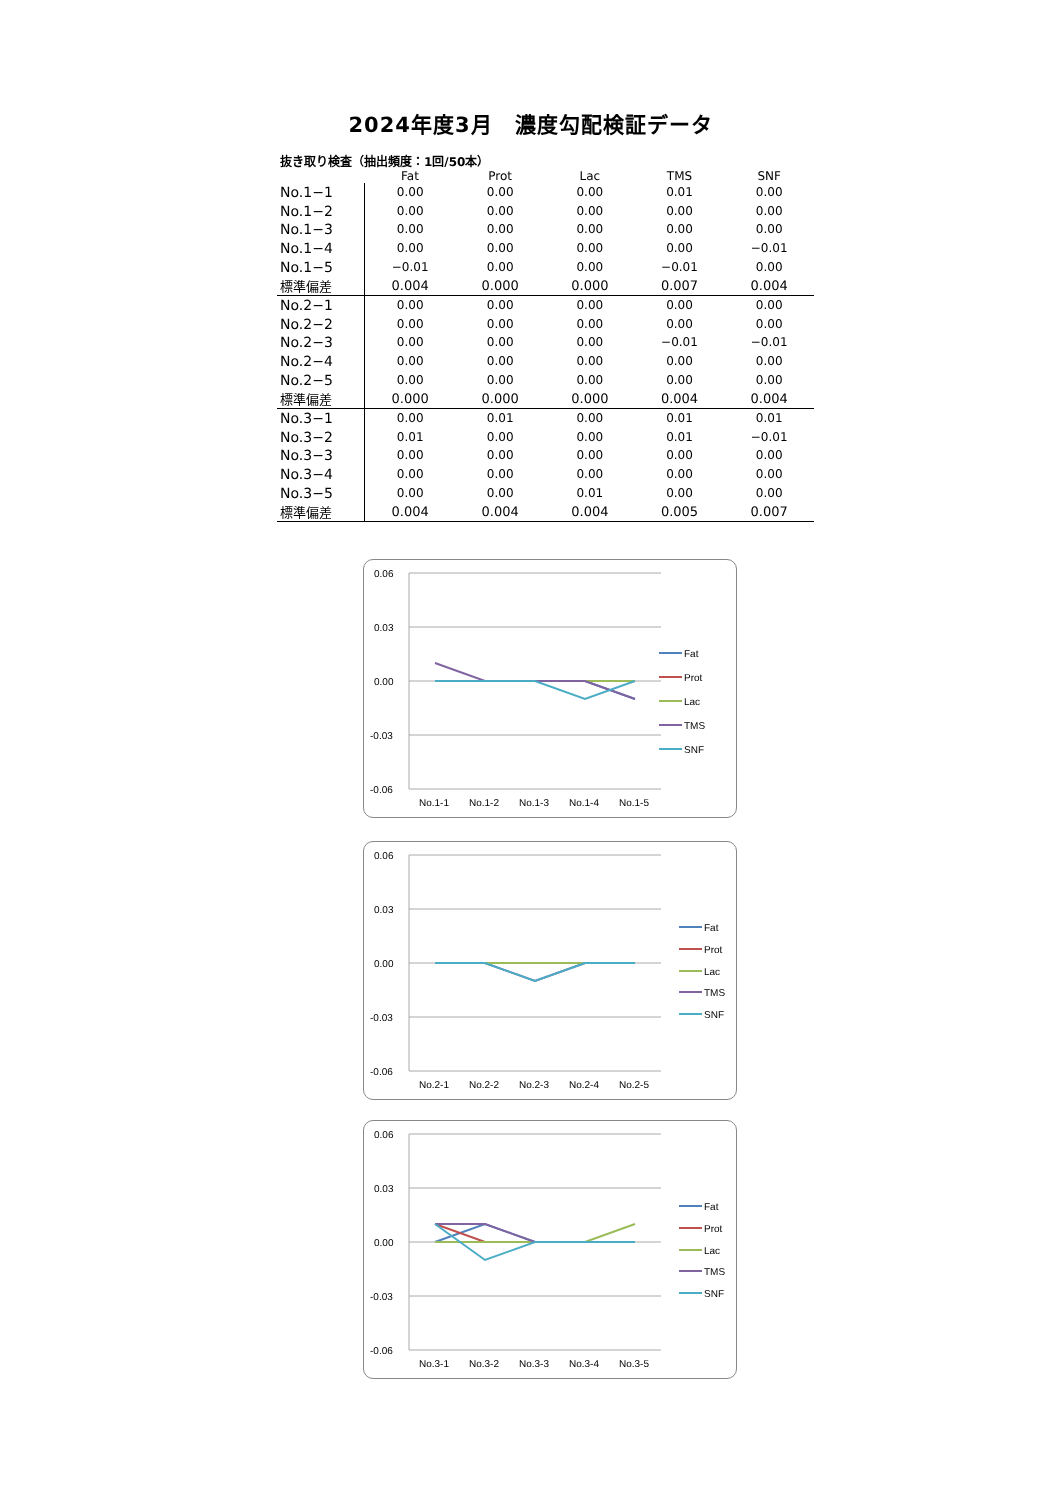2024年度3月　濃度勾配検証データ
抜き取り検査（抽出頻度：1回/50本）
| | Fat | Prot | Lac | TMS | SNF |
| --- | --- | --- | --- | --- | --- |
| No.1−1 | 0.00 | 0.00 | 0.00 | 0.01 | 0.00 |
| No.1−2 | 0.00 | 0.00 | 0.00 | 0.00 | 0.00 |
| No.1−3 | 0.00 | 0.00 | 0.00 | 0.00 | 0.00 |
| No.1−4 | 0.00 | 0.00 | 0.00 | 0.00 | −0.01 |
| No.1−5 | −0.01 | 0.00 | 0.00 | −0.01 | 0.00 |
| 標準偏差 | 0.004 | 0.000 | 0.000 | 0.007 | 0.004 |
| No.2−1 | 0.00 | 0.00 | 0.00 | 0.00 | 0.00 |
| No.2−2 | 0.00 | 0.00 | 0.00 | 0.00 | 0.00 |
| No.2−3 | 0.00 | 0.00 | 0.00 | −0.01 | −0.01 |
| No.2−4 | 0.00 | 0.00 | 0.00 | 0.00 | 0.00 |
| No.2−5 | 0.00 | 0.00 | 0.00 | 0.00 | 0.00 |
| 標準偏差 | 0.000 | 0.000 | 0.000 | 0.004 | 0.004 |
| No.3−1 | 0.00 | 0.01 | 0.00 | 0.01 | 0.01 |
| No.3−2 | 0.01 | 0.00 | 0.00 | 0.01 | −0.01 |
| No.3−3 | 0.00 | 0.00 | 0.00 | 0.00 | 0.00 |
| No.3−4 | 0.00 | 0.00 | 0.00 | 0.00 | 0.00 |
| No.3−5 | 0.00 | 0.00 | 0.01 | 0.00 | 0.00 |
| 標準偏差 | 0.004 | 0.004 | 0.004 | 0.005 | 0.007 |
0.06
0.03
0.00
-0.03
-0.06
No.1-1
No.1-2
No.1-3
No.1-4
No.1-5
Fat
Prot
Lac
TMS
SNF
0.06
0.03
0.00
-0.03
-0.06
No.2-1
No.2-2
No.2-3
No.2-4
No.2-5
Fat
Prot
Lac
TMS
SNF
0.06
0.03
0.00
-0.03
-0.06
No.3-1
No.3-2
No.3-3
No.3-4
No.3-5
Fat
Prot
Lac
TMS
SNF